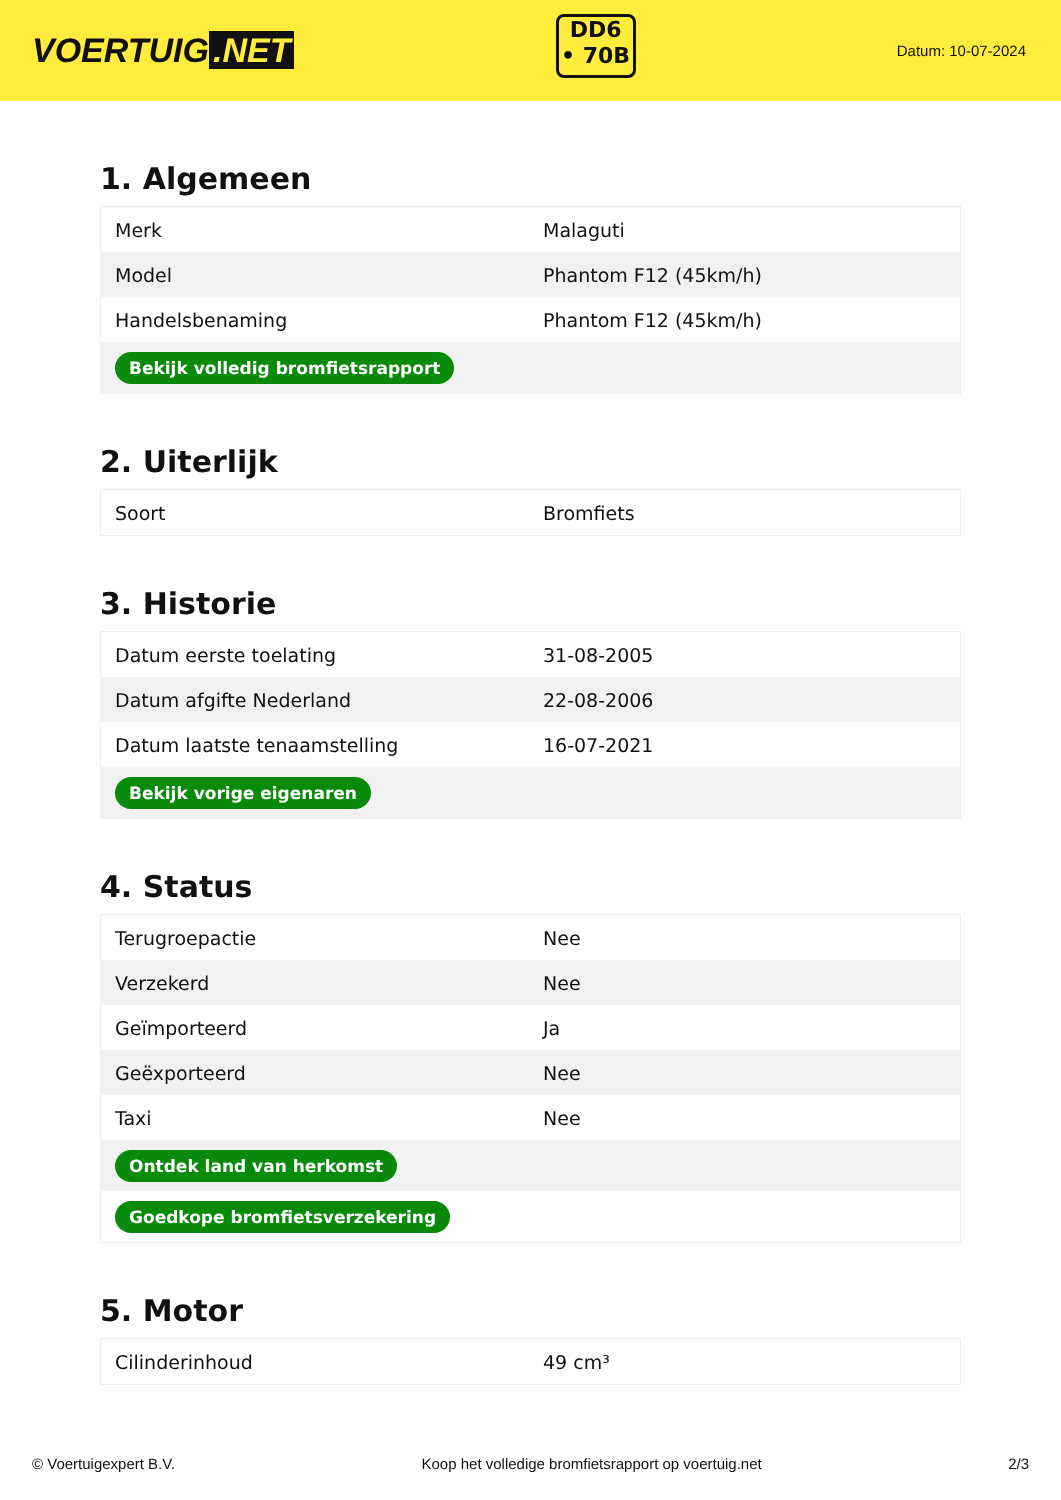VOERTUIG.NET
DD6
• 70B
Datum: 10-07-2024
1. Algemeen
| Merk | Malaguti |
| Model | Phantom F12 (45km/h) |
| Handelsbenaming | Phantom F12 (45km/h) |
| Bekijk volledig bromfietsrapport | |
2. Uiterlijk
| Soort | Bromfiets |
3. Historie
| Datum eerste toelating | 31-08-2005 |
| Datum afgifte Nederland | 22-08-2006 |
| Datum laatste tenaamstelling | 16-07-2021 |
| Bekijk vorige eigenaren | |
4. Status
| Terugroepactie | Nee |
| Verzekerd | Nee |
| Geïmporteerd | Ja |
| Geëxporteerd | Nee |
| Taxi | Nee |
| Ontdek land van herkomst | |
| Goedkope bromfietsverzekering | |
5. Motor
| Cilinderinhoud | 49 cm³ |
© Voertuigexpert B.V. Koop het volledige bromfietsrapport op voertuig.net 2/3